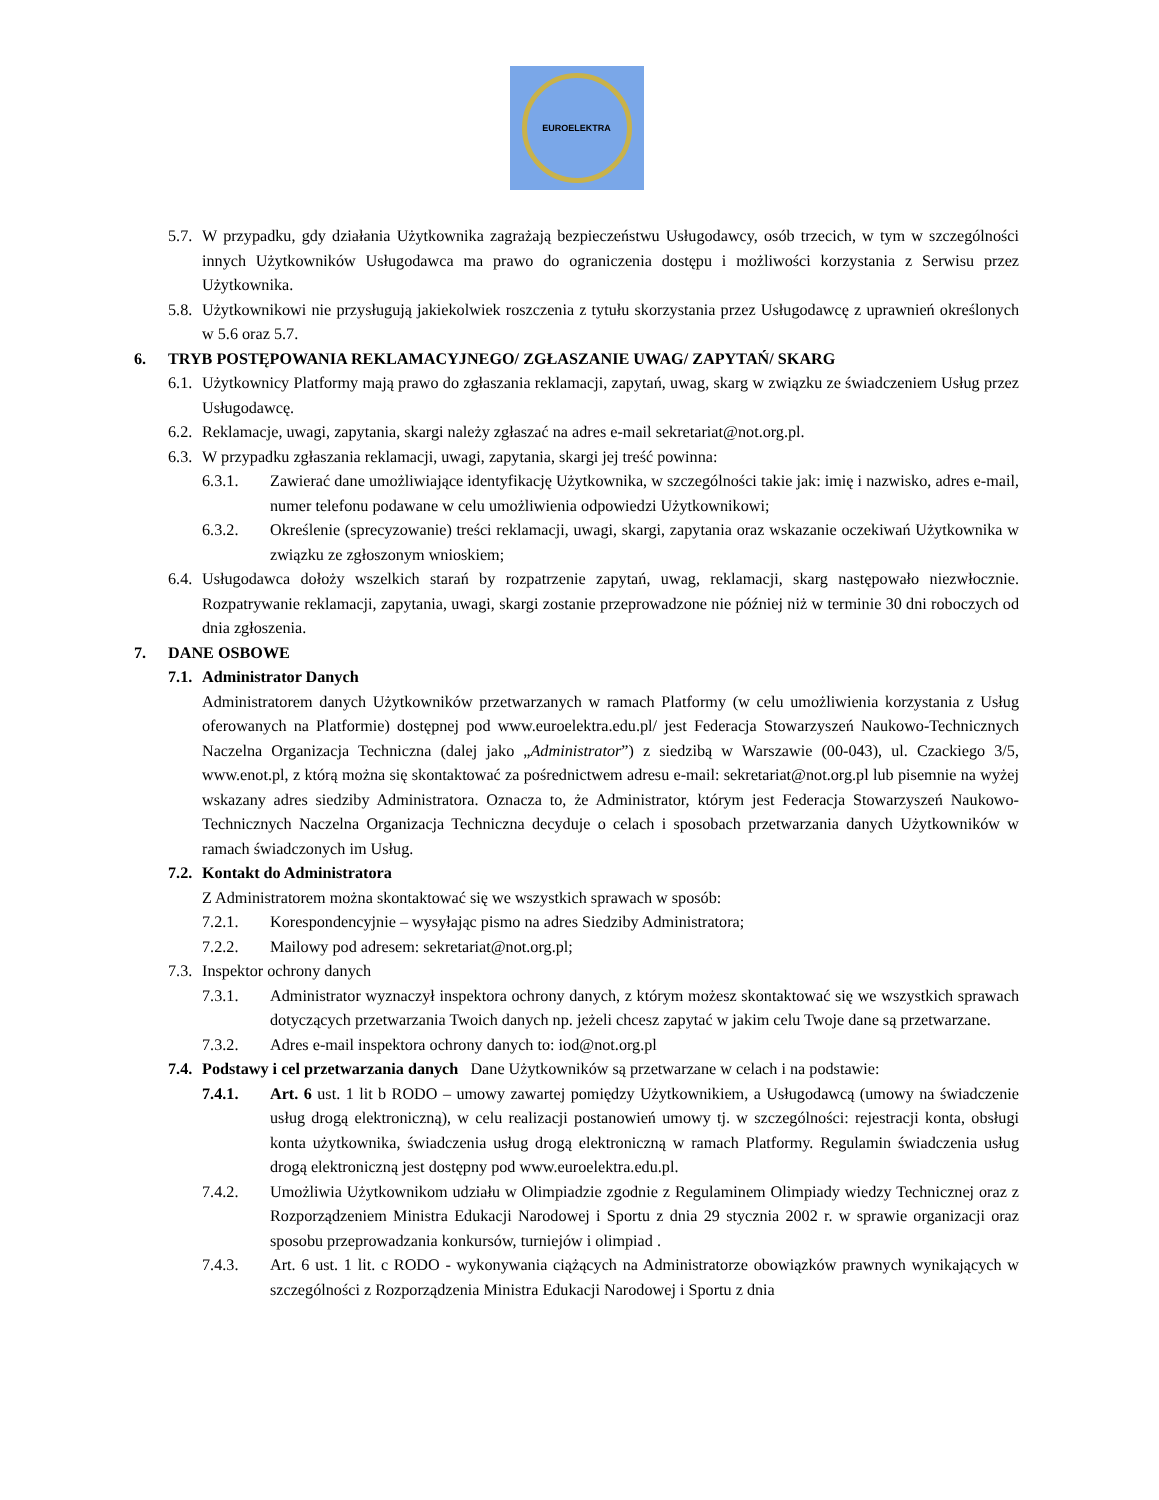EUROELEKTRA
5.7.
W przypadku, gdy działania Użytkownika zagrażają bezpieczeństwu Usługodawcy, osób trzecich, w tym w szczególności innych Użytkowników Usługodawca ma prawo do ograniczenia dostępu i możliwości korzystania z Serwisu przez Użytkownika.
5.8.
Użytkownikowi nie przysługują jakiekolwiek roszczenia z tytułu skorzystania przez Usługodawcę z uprawnień określonych w 5.6 oraz 5.7.
6. TRYB POSTĘPOWANIA REKLAMACYJNEGO/ ZGŁASZANIE UWAG/ ZAPYTAŃ/ SKARG
6.1.
Użytkownicy Platformy mają prawo do zgłaszania reklamacji, zapytań, uwag, skarg w związku ze świadczeniem Usług przez Usługodawcę.
6.2.
Reklamacje, uwagi, zapytania, skargi należy zgłaszać na adres e-mail sekretariat@not.org.pl.
6.3.
W przypadku zgłaszania reklamacji, uwagi, zapytania, skargi jej treść powinna:
6.3.1. Zawierać dane umożliwiające identyfikację Użytkownika, w szczególności takie jak: imię i nazwisko, adres e-mail, numer telefonu podawane w celu umożliwienia odpowiedzi Użytkownikowi;
6.3.2. Określenie (sprecyzowanie) treści reklamacji, uwagi, skargi, zapytania oraz wskazanie oczekiwań Użytkownika w związku ze zgłoszonym wnioskiem;
6.4.
Usługodawca dołoży wszelkich starań by rozpatrzenie zapytań, uwag, reklamacji, skarg następowało niezwłocznie. Rozpatrywanie reklamacji, zapytania, uwagi, skargi zostanie przeprowadzone nie później niż w terminie 30 dni roboczych od dnia zgłoszenia.
7. DANE OSBOWE
7.1.
Administrator Danych
Administratorem danych Użytkowników przetwarzanych w ramach Platformy (w celu umożliwienia korzystania z Usług oferowanych na Platformie) dostępnej pod www.euroelektra.edu.pl/ jest Federacja Stowarzyszeń Naukowo-Technicznych Naczelna Organizacja Techniczna (dalej jako „Administrator”) z siedzibą w Warszawie (00-043), ul. Czackiego 3/5, www.enot.pl, z którą można się skontaktować za pośrednictwem adresu e-mail: sekretariat@not.org.pl lub pisemnie na wyżej wskazany adres siedziby Administratora. Oznacza to, że Administrator, którym jest Federacja Stowarzyszeń Naukowo-Technicznych Naczelna Organizacja Techniczna decyduje o celach i sposobach przetwarzania danych Użytkowników w ramach świadczonych im Usług.
7.2.
Kontakt do Administratora
Z Administratorem można skontaktować się we wszystkich sprawach w sposób:
7.2.1. Korespondencyjnie – wysyłając pismo na adres Siedziby Administratora;
7.2.2. Mailowy pod adresem: sekretariat@not.org.pl;
7.3.
Inspektor ochrony danych
7.3.1. Administrator wyznaczył inspektora ochrony danych, z którym możesz skontaktować się we wszystkich sprawach dotyczących przetwarzania Twoich danych np. jeżeli chcesz zapytać w jakim celu Twoje dane są przetwarzane.
7.3.2. Adres e-mail inspektora ochrony danych to: iod@not.org.pl
7.4.
Podstawy i cel przetwarzania danych Dane Użytkowników są przetwarzane w celach i na podstawie:
7.4.1. Art. 6 ust. 1 lit b RODO – umowy zawartej pomiędzy Użytkownikiem, a Usługodawcą (umowy na świadczenie usług drogą elektroniczną), w celu realizacji postanowień umowy tj. w szczególności: rejestracji konta, obsługi konta użytkownika, świadczenia usług drogą elektroniczną w ramach Platformy. Regulamin świadczenia usług drogą elektroniczną jest dostępny pod www.euroelektra.edu.pl.
7.4.2. Umożliwia Użytkownikom udziału w Olimpiadzie zgodnie z Regulaminem Olimpiady wiedzy Technicznej oraz z Rozporządzeniem Ministra Edukacji Narodowej i Sportu z dnia 29 stycznia 2002 r. w sprawie organizacji oraz sposobu przeprowadzania konkursów, turniejów i olimpiad .
7.4.3. Art. 6 ust. 1 lit. c RODO - wykonywania ciążących na Administratorze obowiązków prawnych wynikających w szczególności z Rozporządzenia Ministra Edukacji Narodowej i Sportu z dnia